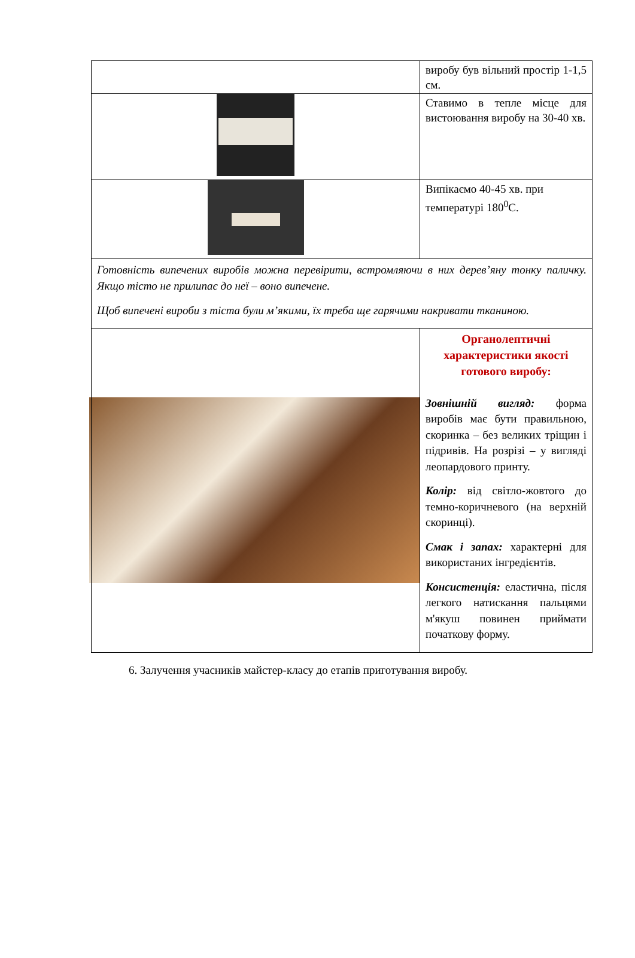| | виробу був вільний простір 1-1,5 см. |
| | Ставимо в тепле місце для вистоювання виробу на 30-40 хв. |
| | Випікаємо 40-45 хв. при температурі 180<sup>0</sup>С. |
| Готовність випечених виробів можна перевірити, встромляючи в них дерев’яну тонку паличку. Якщо тісто не прилипає до неї – воно випечене. Щоб випечені вироби з тіста були м’якими, їх треба ще гарячими накривати тканиною. | |
| | Органолептичні характеристики якості готового виробу: Зовнішній вигляд: форма виробів має бути правильною, скоринка – без великих тріщин і підривів. На розрізі – у вигляді леопардового принту. Колір: від світло-жовтого до темно-коричневого (на верхній скоринці). Смак і запах: характерні для використаних інгредієнтів. Консистенція: еластична, після легкого натискання пальцями м'якуш повинен приймати початкову форму. |
6. Залучення учасників майстер-класу до етапів приготування виробу.